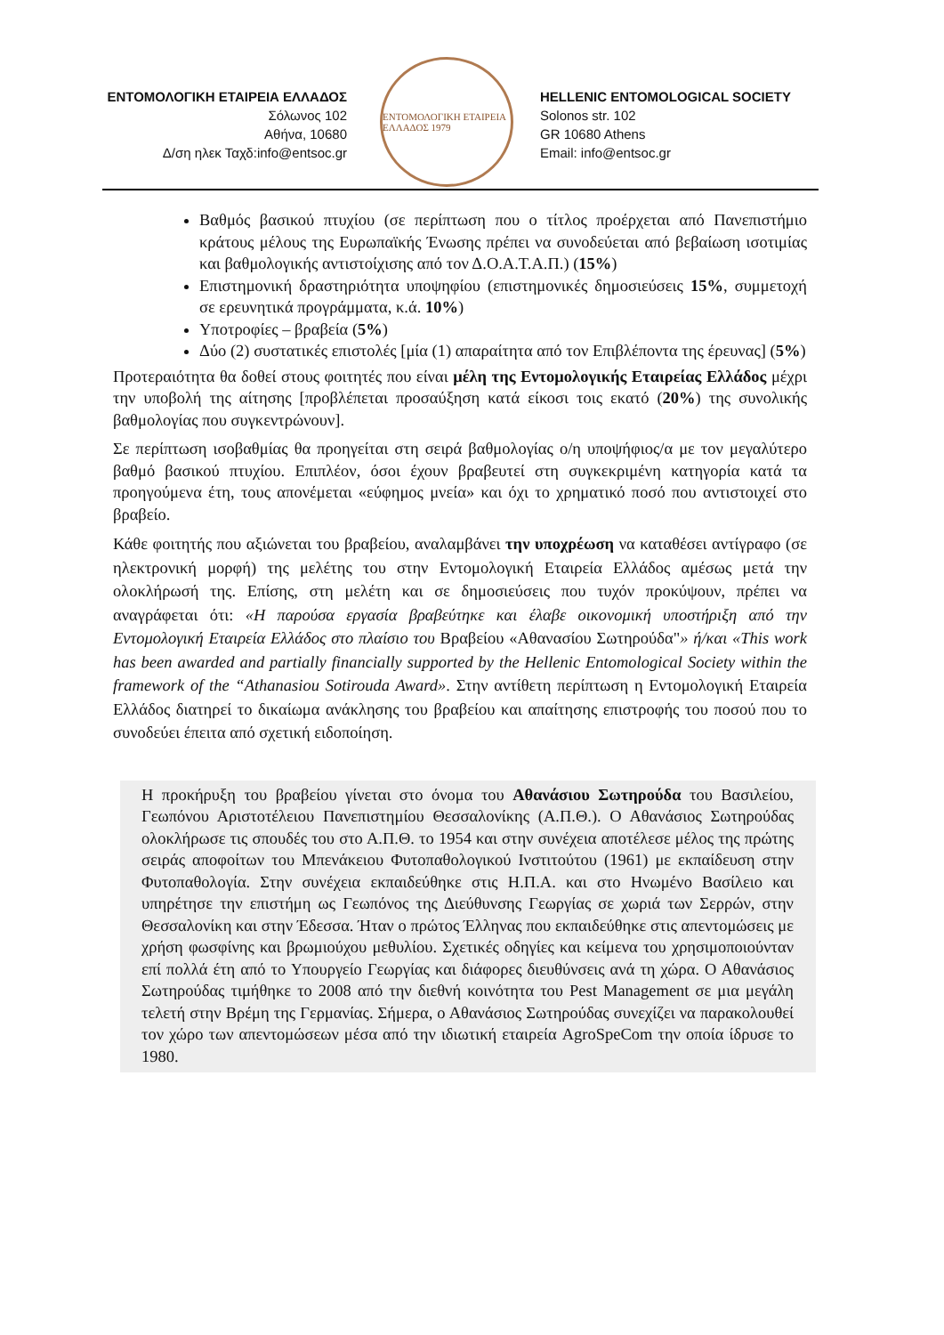ΕΝΤΟΜΟΛΟΓΙΚΗ ΕΤΑΙΡΕΙΑ ΕΛΛΑΔΟΣ
Σόλωνος 102
Αθήνα, 10680
Δ/ση ηλεκ Ταχδ:info@entsoc.gr
ΕΝΤΟΜΟΛΟΓΙΚΗ ΕΤΑΙΡΕΙΑ ΕΛΛΑΔΟΣ 1979
HELLENIC ENTOMOLOGICAL SOCIETY
Solonos str. 102
GR 10680 Athens
Email: info@entsoc.gr
Βαθμός βασικού πτυχίου (σε περίπτωση που ο τίτλος προέρχεται από Πανεπιστήμιο κράτους μέλους της Ευρωπαϊκής Ένωσης πρέπει να συνοδεύεται από βεβαίωση ισοτιμίας και βαθμολογικής αντιστοίχισης από τον Δ.Ο.Α.Τ.Α.Π.) (15%)
Επιστημονική δραστηριότητα υποψηφίου (επιστημονικές δημοσιεύσεις 15%, συμμετοχή σε ερευνητικά προγράμματα, κ.ά. 10%)
Υποτροφίες – βραβεία (5%)
Δύο (2) συστατικές επιστολές [μία (1) απαραίτητα από τον Επιβλέποντα της έρευνας] (5%)
Προτεραιότητα θα δοθεί στους φοιτητές που είναι μέλη της Εντομολογικής Εταιρείας Ελλάδος μέχρι την υποβολή της αίτησης [προβλέπεται προσαύξηση κατά είκοσι τοις εκατό (20%) της συνολικής βαθμολογίας που συγκεντρώνουν].
Σε περίπτωση ισοβαθμίας θα προηγείται στη σειρά βαθμολογίας ο/η υποψήφιος/α με τον μεγαλύτερο βαθμό βασικού πτυχίου. Επιπλέον, όσοι έχουν βραβευτεί στη συγκεκριμένη κατηγορία κατά τα προηγούμενα έτη, τους απονέμεται «εύφημος μνεία» και όχι το χρηματικό ποσό που αντιστοιχεί στο βραβείο.
Κάθε φοιτητής που αξιώνεται του βραβείου, αναλαμβάνει την υποχρέωση να καταθέσει αντίγραφο (σε ηλεκτρονική μορφή) της μελέτης του στην Εντομολογική Εταιρεία Ελλάδος αμέσως μετά την ολοκλήρωσή της. Επίσης, στη μελέτη και σε δημοσιεύσεις που τυχόν προκύψουν, πρέπει να αναγράφεται ότι: «Η παρούσα εργασία βραβεύτηκε και έλαβε οικονομική υποστήριξη από την Εντομολογική Εταιρεία Ελλάδος στο πλαίσιο του Βραβείου «Αθανασίου Σωτηρούδα"» ή/και «This work has been awarded and partially financially supported by the Hellenic Entomological Society within the framework of the “Athanasiou Sotirouda Award». Στην αντίθετη περίπτωση η Εντομολογική Εταιρεία Ελλάδος διατηρεί το δικαίωμα ανάκλησης του βραβείου και απαίτησης επιστροφής του ποσού που το συνοδεύει έπειτα από σχετική ειδοποίηση.
Η προκήρυξη του βραβείου γίνεται στο όνομα του Αθανάσιου Σωτηρούδα του Βασιλείου, Γεωπόνου Αριστοτέλειου Πανεπιστημίου Θεσσαλονίκης (Α.Π.Θ.). Ο Αθανάσιος Σωτηρούδας ολοκλήρωσε τις σπουδές του στο Α.Π.Θ. το 1954 και στην συνέχεια αποτέλεσε μέλος της πρώτης σειράς αποφοίτων του Μπενάκειου Φυτοπαθολογικού Ινστιτούτου (1961) με εκπαίδευση στην Φυτοπαθολογία. Στην συνέχεια εκπαιδεύθηκε στις Η.Π.Α. και στο Ηνωμένο Βασίλειο και υπηρέτησε την επιστήμη ως Γεωπόνος της Διεύθυνσης Γεωργίας σε χωριά των Σερρών, στην Θεσσαλονίκη και στην Έδεσσα. Ήταν ο πρώτος Έλληνας που εκπαιδεύθηκε στις απεντομώσεις με χρήση φωσφίνης και βρωμιούχου μεθυλίου. Σχετικές οδηγίες και κείμενα του χρησιμοποιούνταν επί πολλά έτη από το Υπουργείο Γεωργίας και διάφορες διευθύνσεις ανά τη χώρα. Ο Αθανάσιος Σωτηρούδας τιμήθηκε το 2008 από την διεθνή κοινότητα του Pest Management σε μια μεγάλη τελετή στην Βρέμη της Γερμανίας. Σήμερα, ο Αθανάσιος Σωτηρούδας συνεχίζει να παρακολουθεί τον χώρο των απεντομώσεων μέσα από την ιδιωτική εταιρεία AgroSpeCom την οποία ίδρυσε το 1980.